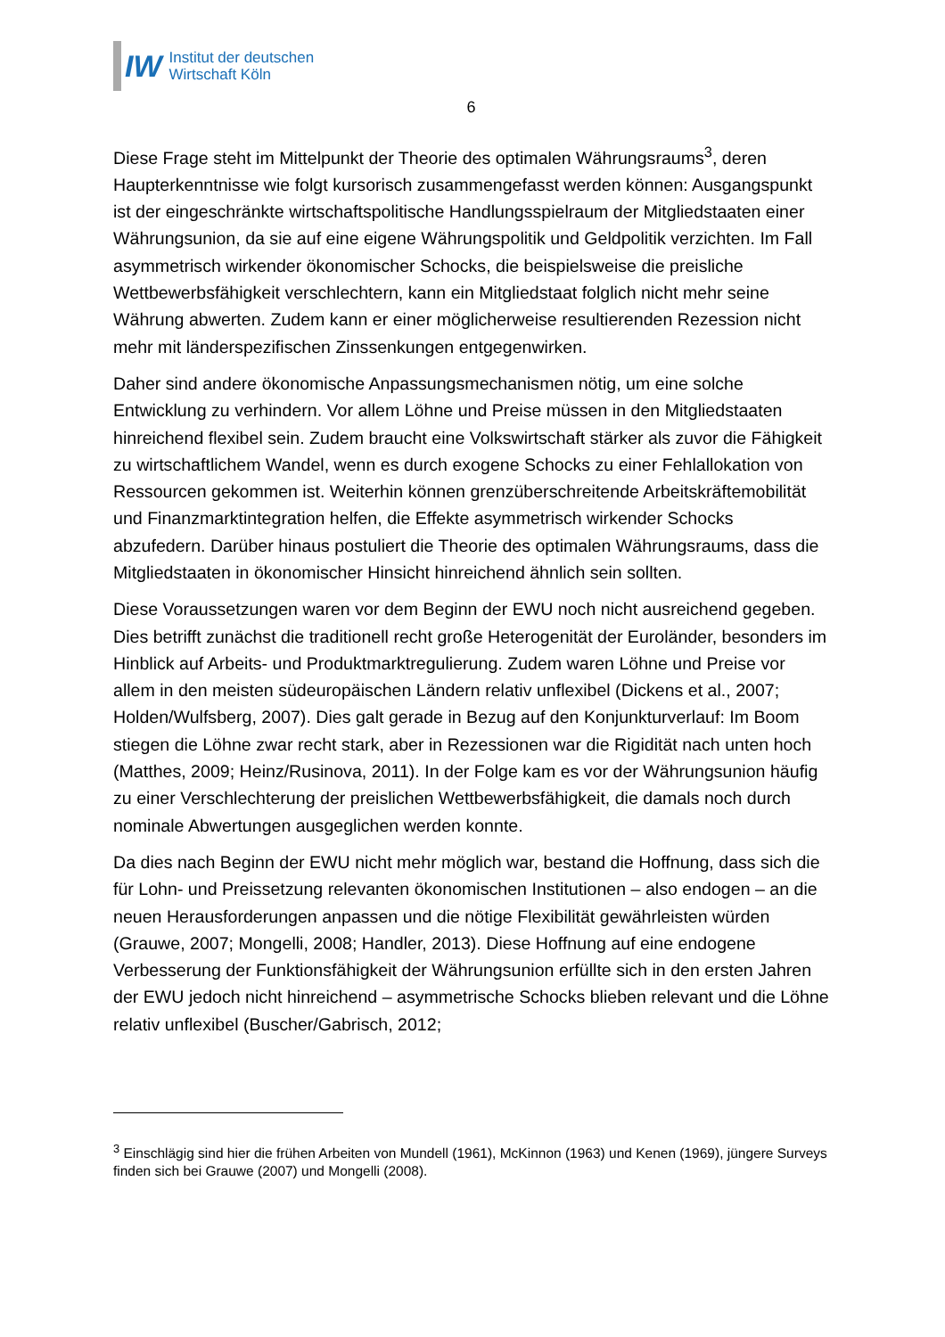IW
Institut der deutschen
Wirtschaft Köln
6
Diese Frage steht im Mittelpunkt der Theorie des optimalen Währungsraums<sup>3</sup>, deren Haupterkenntnisse wie folgt kursorisch zusammengefasst werden können: Ausgangspunkt ist der eingeschränkte wirtschaftspolitische Handlungsspielraum der Mitgliedstaaten einer Währungsunion, da sie auf eine eigene Währungspolitik und Geldpolitik verzichten. Im Fall asymmetrisch wirkender ökonomischer Schocks, die beispielsweise die preisliche Wettbewerbsfähigkeit verschlechtern, kann ein Mitgliedstaat folglich nicht mehr seine Währung abwerten. Zudem kann er einer möglicherweise resultierenden Rezession nicht mehr mit länderspezifischen Zinssenkungen entgegenwirken.
Daher sind andere ökonomische Anpassungsmechanismen nötig, um eine solche Entwicklung zu verhindern. Vor allem Löhne und Preise müssen in den Mitgliedstaaten hinreichend flexibel sein. Zudem braucht eine Volkswirtschaft stärker als zuvor die Fähigkeit zu wirtschaftlichem Wandel, wenn es durch exogene Schocks zu einer Fehlallokation von Ressourcen gekommen ist. Weiterhin können grenzüberschreitende Arbeitskräftemobilität und Finanzmarktintegration helfen, die Effekte asymmetrisch wirkender Schocks abzufedern. Darüber hinaus postuliert die Theorie des optimalen Währungsraums, dass die Mitgliedstaaten in ökonomischer Hinsicht hinreichend ähnlich sein sollten.
Diese Voraussetzungen waren vor dem Beginn der EWU noch nicht ausreichend gegeben. Dies betrifft zunächst die traditionell recht große Heterogenität der Euroländer, besonders im Hinblick auf Arbeits- und Produktmarktregulierung. Zudem waren Löhne und Preise vor allem in den meisten südeuropäischen Ländern relativ unflexibel (Dickens et al., 2007; Holden/Wulfsberg, 2007). Dies galt gerade in Bezug auf den Konjunkturverlauf: Im Boom stiegen die Löhne zwar recht stark, aber in Rezessionen war die Rigidität nach unten hoch (Matthes, 2009; Heinz/Rusinova, 2011). In der Folge kam es vor der Währungsunion häufig zu einer Verschlechterung der preislichen Wettbewerbsfähigkeit, die damals noch durch nominale Abwertungen ausgeglichen werden konnte.
Da dies nach Beginn der EWU nicht mehr möglich war, bestand die Hoffnung, dass sich die für Lohn- und Preissetzung relevanten ökonomischen Institutionen – also endogen – an die neuen Herausforderungen anpassen und die nötige Flexibilität gewährleisten würden (Grauwe, 2007; Mongelli, 2008; Handler, 2013). Diese Hoffnung auf eine endogene Verbesserung der Funktionsfähigkeit der Währungsunion erfüllte sich in den ersten Jahren der EWU jedoch nicht hinreichend – asymmetrische Schocks blieben relevant und die Löhne relativ unflexibel (Buscher/Gabrisch, 2012;
<sup>3</sup> Einschlägig sind hier die frühen Arbeiten von Mundell (1961), McKinnon (1963) und Kenen (1969), jüngere Surveys finden sich bei Grauwe (2007) und Mongelli (2008).